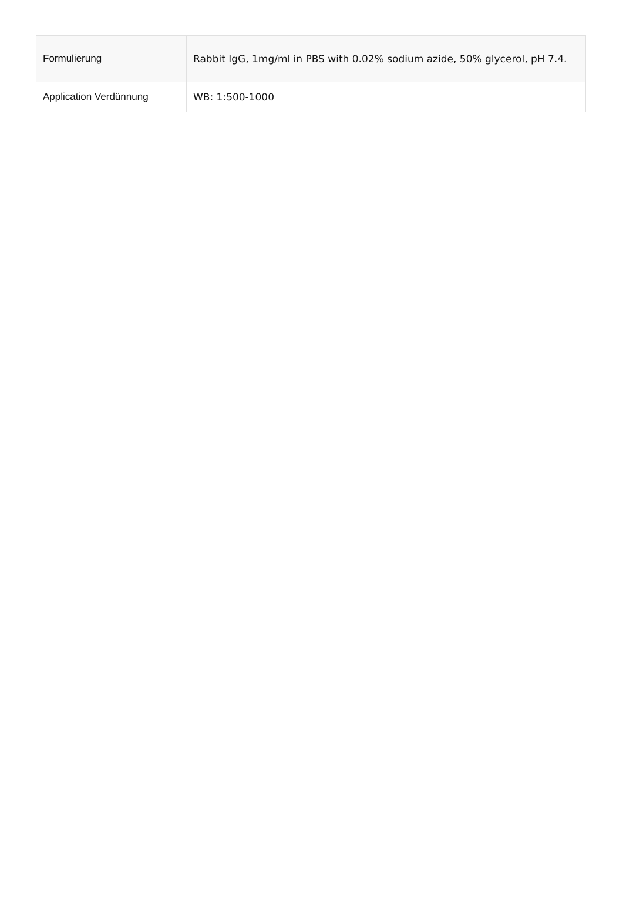| Formulierung | Rabbit IgG, 1mg/ml in PBS with 0.02% sodium azide, 50% glycerol, pH 7.4. |
| Application Verdünnung | WB: 1:500-1000 |